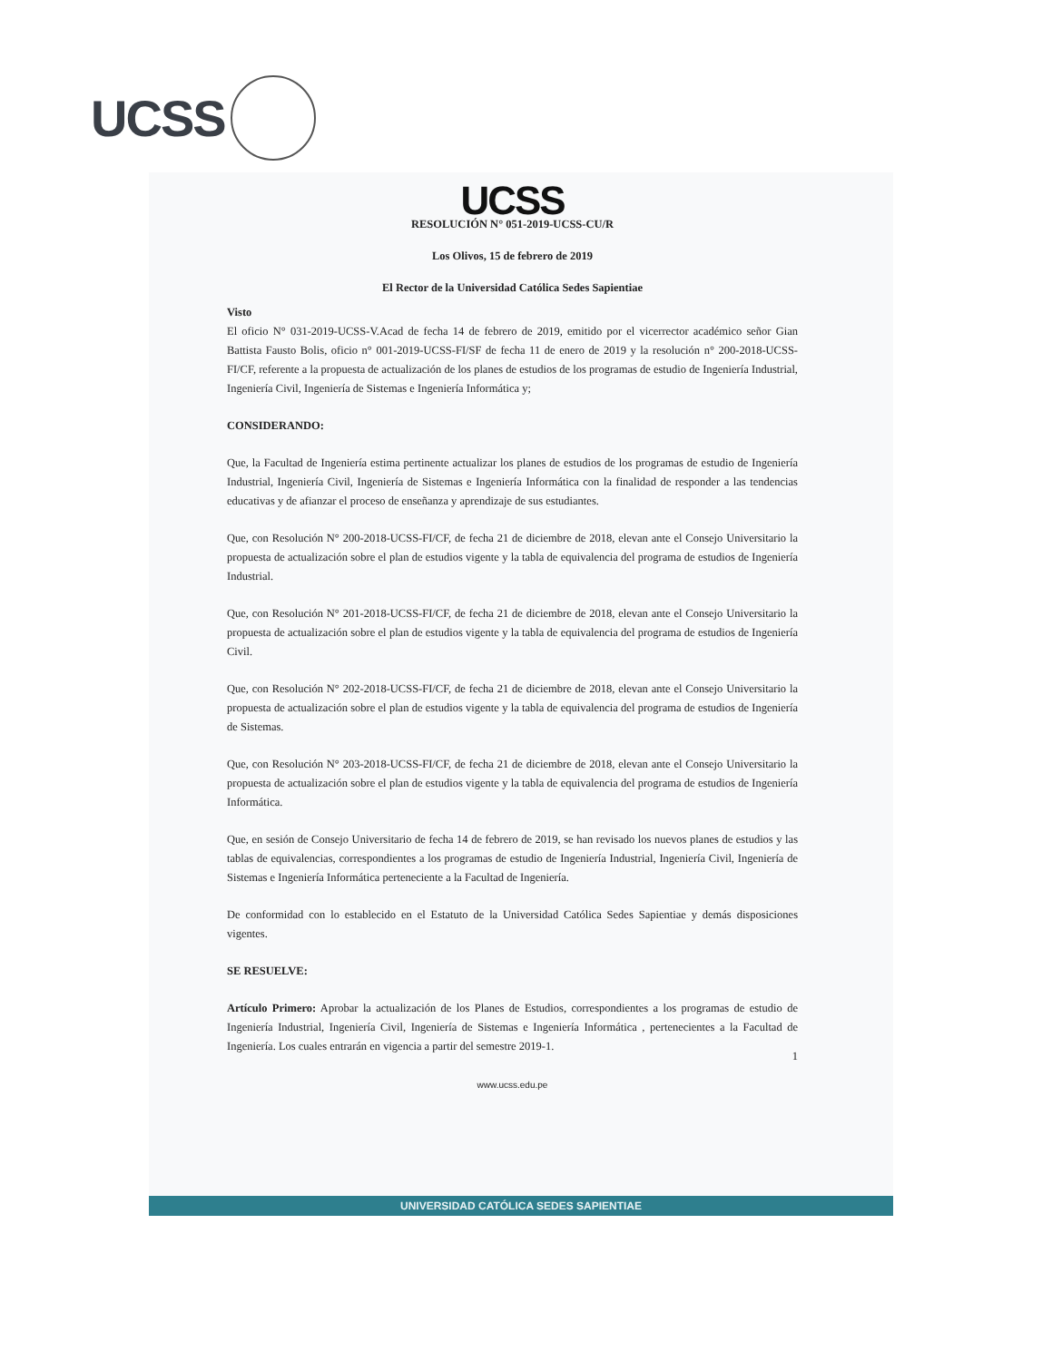UCSS
UCSS
RESOLUCIÓN N° 051-2019-UCSS-CU/R
Los Olivos, 15 de febrero de 2019
El Rector de la Universidad Católica Sedes Sapientiae
Visto
El oficio N° 031-2019-UCSS-V.Acad de fecha 14 de febrero de 2019, emitido por el vicerrector académico señor Gian Battista Fausto Bolis, oficio n° 001-2019-UCSS-FI/SF de fecha 11 de enero de 2019 y la resolución n° 200-2018-UCSS-FI/CF, referente a la propuesta de actualización de los planes de estudios de los programas de estudio de Ingeniería Industrial, Ingeniería Civil, Ingeniería de Sistemas e Ingeniería Informática y;
CONSIDERANDO:
Que, la Facultad de Ingeniería estima pertinente actualizar los planes de estudios de los programas de estudio de Ingeniería Industrial, Ingeniería Civil, Ingeniería de Sistemas e Ingeniería Informática con la finalidad de responder a las tendencias educativas y de afianzar el proceso de enseñanza y aprendizaje de sus estudiantes.
Que, con Resolución N° 200-2018-UCSS-FI/CF, de fecha 21 de diciembre de 2018, elevan ante el Consejo Universitario la propuesta de actualización sobre el plan de estudios vigente y la tabla de equivalencia del programa de estudios de Ingeniería Industrial.
Que, con Resolución N° 201-2018-UCSS-FI/CF, de fecha 21 de diciembre de 2018, elevan ante el Consejo Universitario la propuesta de actualización sobre el plan de estudios vigente y la tabla de equivalencia del programa de estudios de Ingeniería Civil.
Que, con Resolución N° 202-2018-UCSS-FI/CF, de fecha 21 de diciembre de 2018, elevan ante el Consejo Universitario la propuesta de actualización sobre el plan de estudios vigente y la tabla de equivalencia del programa de estudios de Ingeniería de Sistemas.
Que, con Resolución N° 203-2018-UCSS-FI/CF, de fecha 21 de diciembre de 2018, elevan ante el Consejo Universitario la propuesta de actualización sobre el plan de estudios vigente y la tabla de equivalencia del programa de estudios de Ingeniería Informática.
Que, en sesión de Consejo Universitario de fecha 14 de febrero de 2019, se han revisado los nuevos planes de estudios y las tablas de equivalencias, correspondientes a los programas de estudio de Ingeniería Industrial, Ingeniería Civil, Ingeniería de Sistemas e Ingeniería Informática perteneciente a la Facultad de Ingeniería.
De conformidad con lo establecido en el Estatuto de la Universidad Católica Sedes Sapientiae y demás disposiciones vigentes.
SE RESUELVE:
Artículo Primero: Aprobar la actualización de los Planes de Estudios, correspondientes a los programas de estudio de Ingeniería Industrial, Ingeniería Civil, Ingeniería de Sistemas e Ingeniería Informática , pertenecientes a la Facultad de Ingeniería. Los cuales entrarán en vigencia a partir del semestre 2019-1.
1
www.ucss.edu.pe
UNIVERSIDAD CATÓLICA SEDES SAPIENTIAE